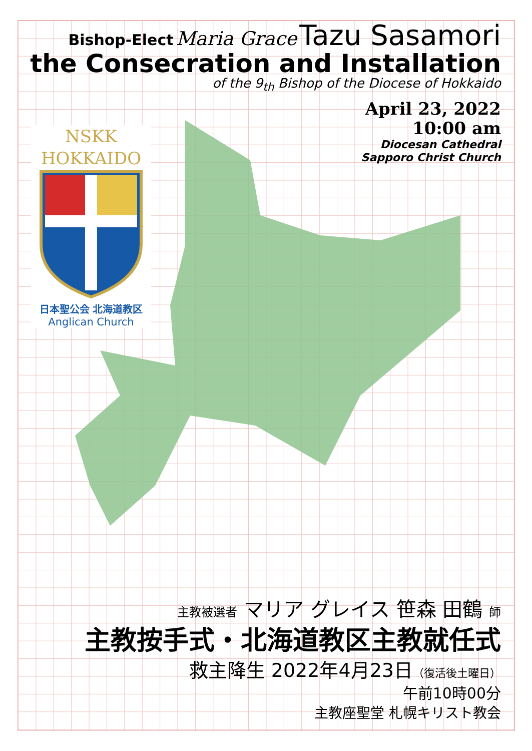Bishop-Elect Maria Grace Tazu Sasamori
the Consecration and Installation
of the 9<sub>th</sub> Bishop of the Diocese of Hokkaido
April 23, 2022
10:00 am
Diocesan Cathedral
Sapporo Christ Church
NSKK
HOKKAIDO
日本聖公会 北海道教区
Anglican Church
主教被選者 マリア グレイス 笹森 田鶴 師
主教按手式・北海道教区主教就任式
救主降生 2022年4月23日（復活後土曜日）
午前10時00分
主教座聖堂 札幌キリスト教会